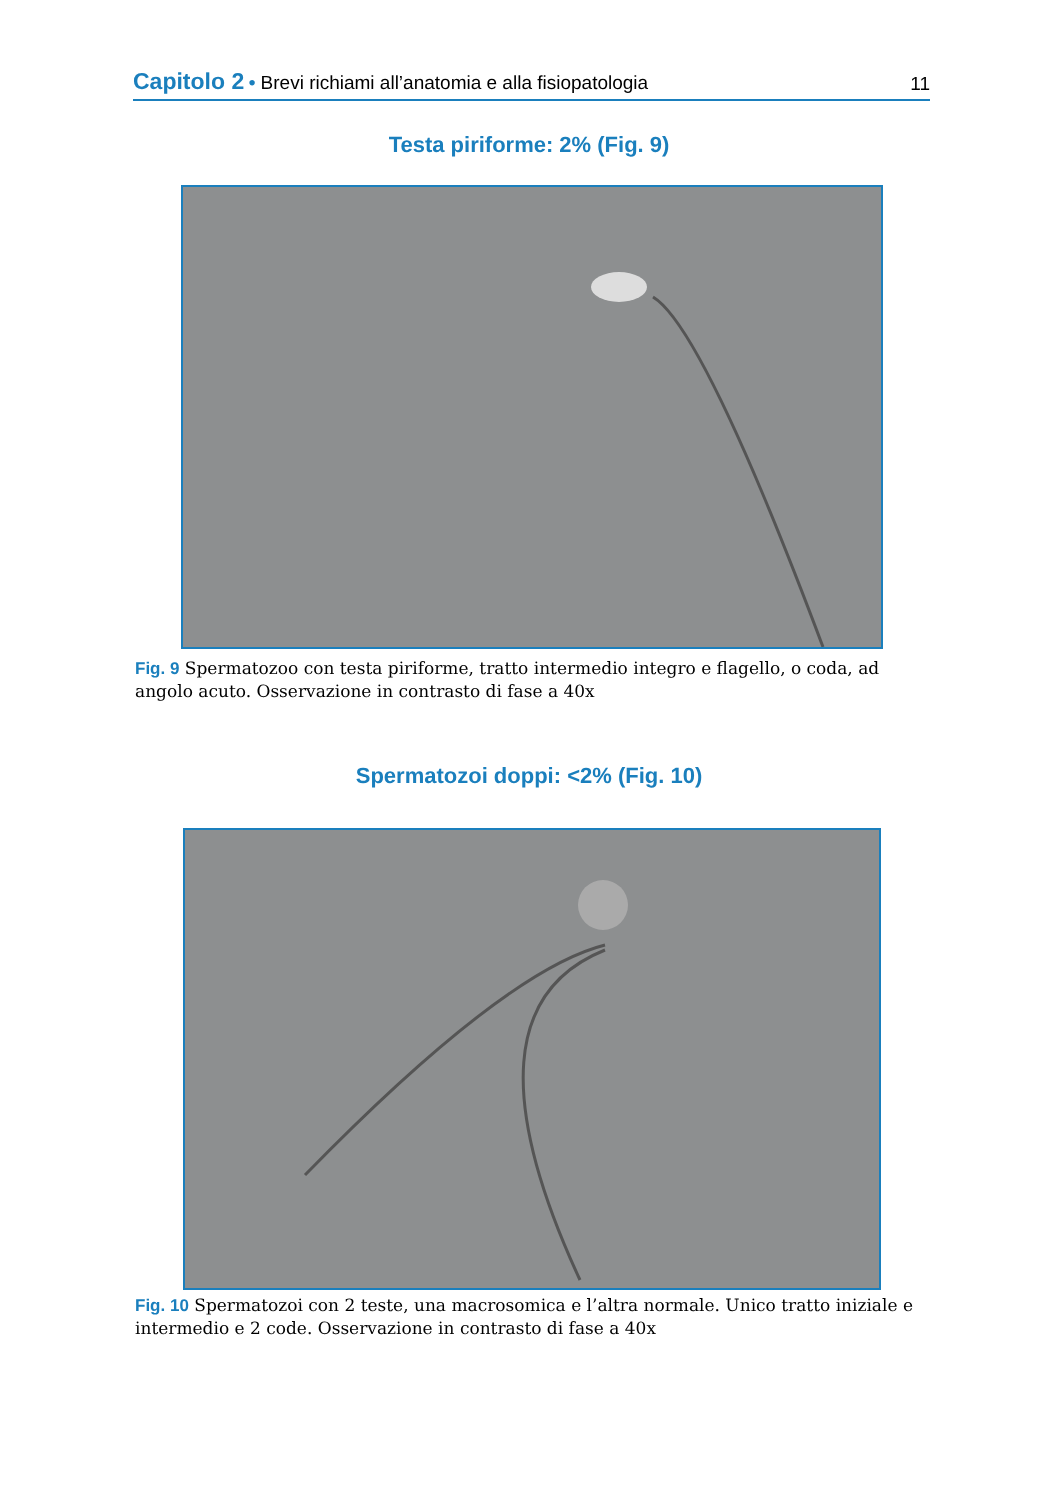Capitolo 2 • Brevi richiami all’anatomia e alla fisiopatologia
11
Testa piriforme: 2% (Fig. 9)
Fig. 9 Spermatozoo con testa piriforme, tratto intermedio integro e flagello, o coda, ad angolo acuto. Osservazione in contrasto di fase a 40x
Spermatozoi doppi: <2% (Fig. 10)
Fig. 10 Spermatozoi con 2 teste, una macrosomica e l’altra normale. Unico tratto iniziale e intermedio e 2 code. Osservazione in contrasto di fase a 40x